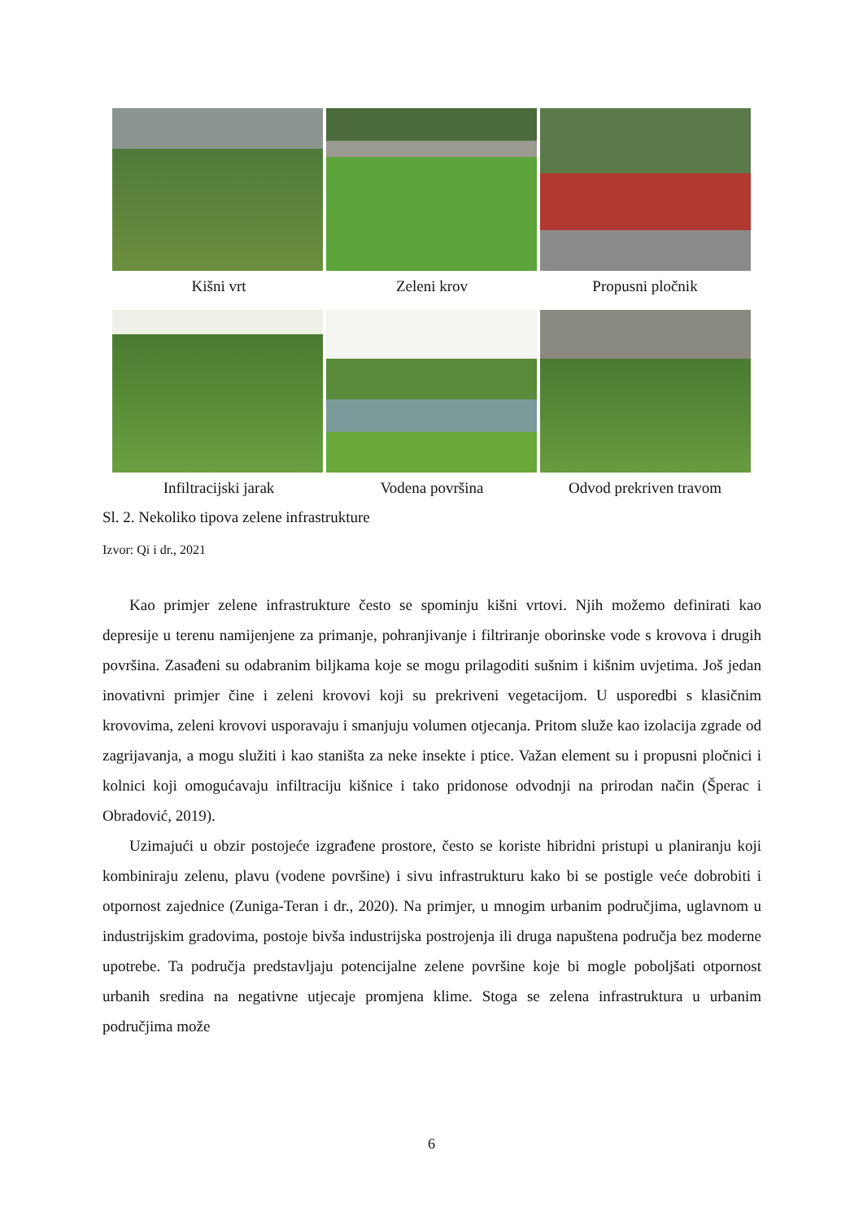Kišni vrt Zeleni krov Propusni pločnik
Infiltracijski jarak Vodena površina Odvod prekriven travom
Sl. 2. Nekoliko tipova zelene infrastrukture
Izvor: Qi i dr., 2021
Kao primjer zelene infrastrukture često se spominju kišni vrtovi. Njih možemo definirati kao depresije u terenu namijenjene za primanje, pohranjivanje i filtriranje oborinske vode s krovova i drugih površina. Zasađeni su odabranim biljkama koje se mogu prilagoditi sušnim i kišnim uvjetima. Još jedan inovativni primjer čine i zeleni krovovi koji su prekriveni vegetacijom. U usporedbi s klasičnim krovovima, zeleni krovovi usporavaju i smanjuju volumen otjecanja. Pritom služe kao izolacija zgrade od zagrijavanja, a mogu služiti i kao staništa za neke insekte i ptice. Važan element su i propusni pločnici i kolnici koji omogućavaju infiltraciju kišnice i tako pridonose odvodnji na prirodan način (Šperac i Obradović, 2019).
Uzimajući u obzir postojeće izgrađene prostore, često se koriste hibridni pristupi u planiranju koji kombiniraju zelenu, plavu (vodene površine) i sivu infrastrukturu kako bi se postigle veće dobrobiti i otpornost zajednice (Zuniga-Teran i dr., 2020). Na primjer, u mnogim urbanim područjima, uglavnom u industrijskim gradovima, postoje bivša industrijska postrojenja ili druga napuštena područja bez moderne upotrebe. Ta područja predstavljaju potencijalne zelene površine koje bi mogle poboljšati otpornost urbanih sredina na negativne utjecaje promjena klime. Stoga se zelena infrastruktura u urbanim područjima može
6